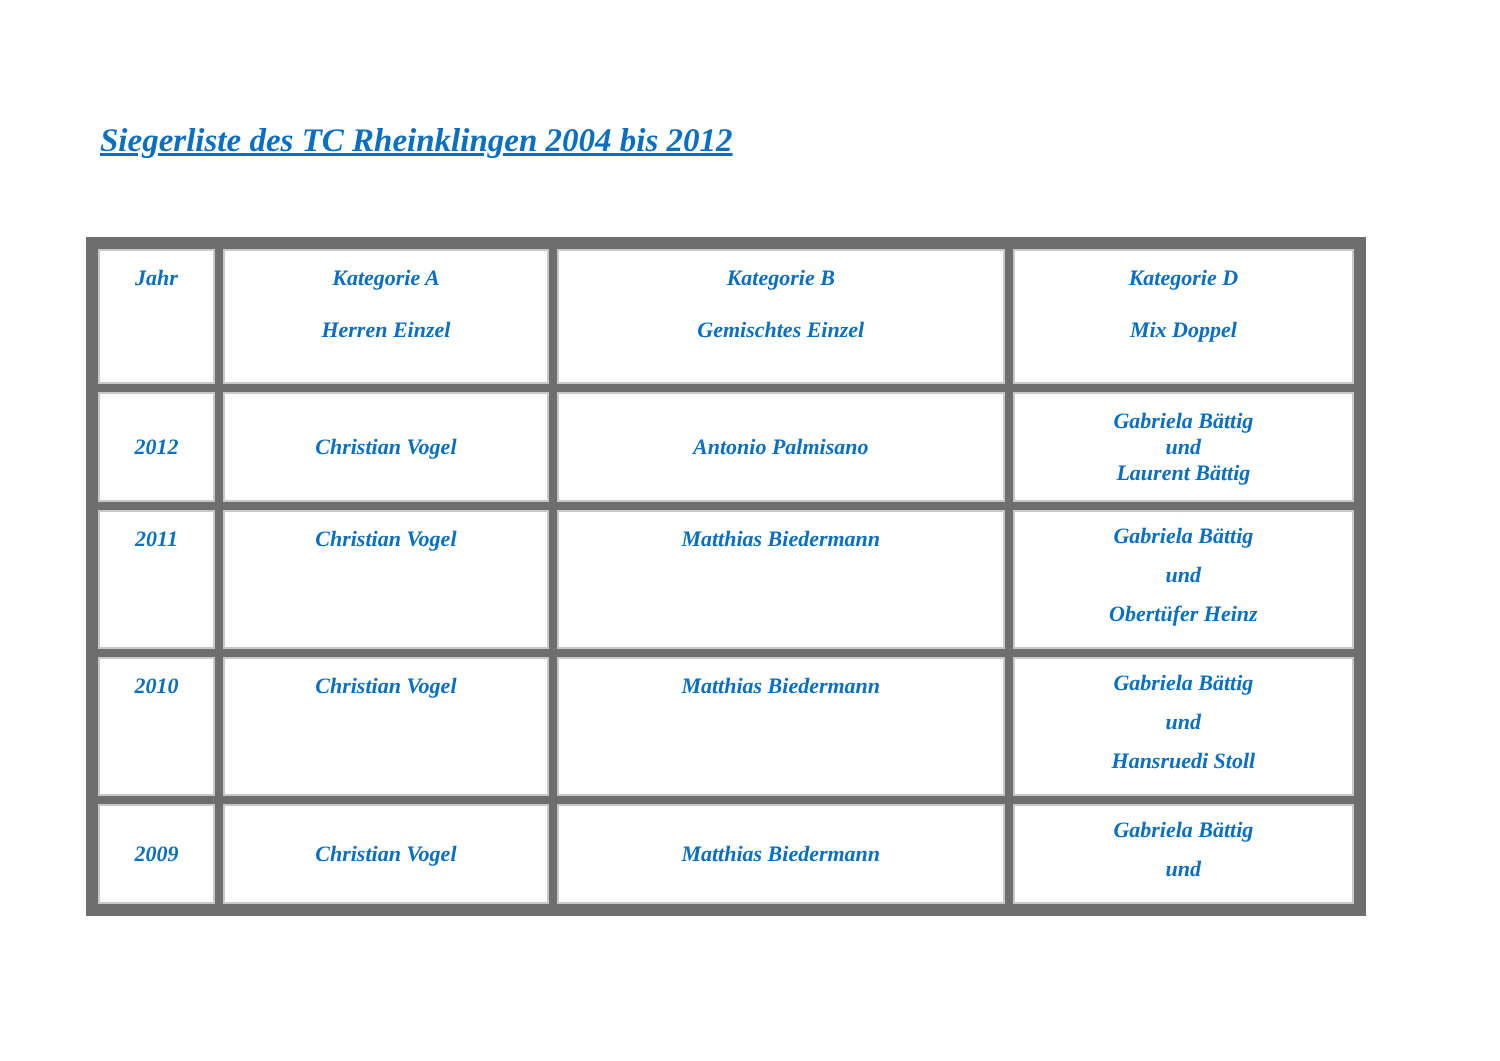Siegerliste des TC Rheinklingen 2004 bis 2012
| Jahr | Kategorie A Herren Einzel | Kategorie B Gemischtes Einzel | Kategorie D Mix Doppel |
| 2012 | Christian Vogel | Antonio Palmisano | Gabriela Bättig und Laurent Bättig |
| 2011 | Christian Vogel | Matthias Biedermann | Gabriela Bättig und Obertüfer Heinz |
| 2010 | Christian Vogel | Matthias Biedermann | Gabriela Bättig und Hansruedi Stoll |
| 2009 | Christian Vogel | Matthias Biedermann | Gabriela Bättig und |